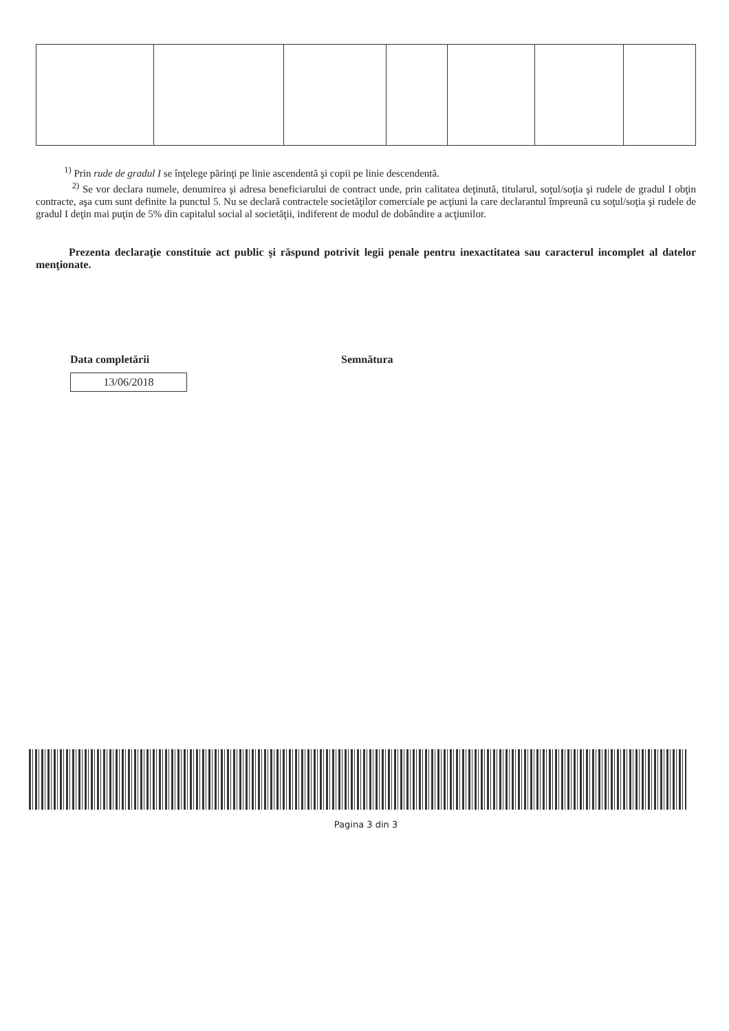<sup>1)</sup> Prin rude de gradul I se înţelege părinţi pe linie ascendentă şi copii pe linie descendentă.
<sup>2)</sup> Se vor declara numele, denumirea şi adresa beneficiarului de contract unde, prin calitatea deţinută, titularul, soţul/soţia şi rudele de gradul I obţin contracte, aşa cum sunt definite la punctul 5. Nu se declară contractele societăţilor comerciale pe acţiuni la care declarantul împreună cu soţul/soţia şi rudele de gradul I deţin mai puţin de 5% din capitalul social al societăţii, indiferent de modul de dobândire a acţiunilor.
Prezenta declaraţie constituie act public şi răspund potrivit legii penale pentru inexactitatea sau caracterul incomplet al datelor menţionate.
Data completării
13/06/2018
Semnătura
Pagina 3 din 3